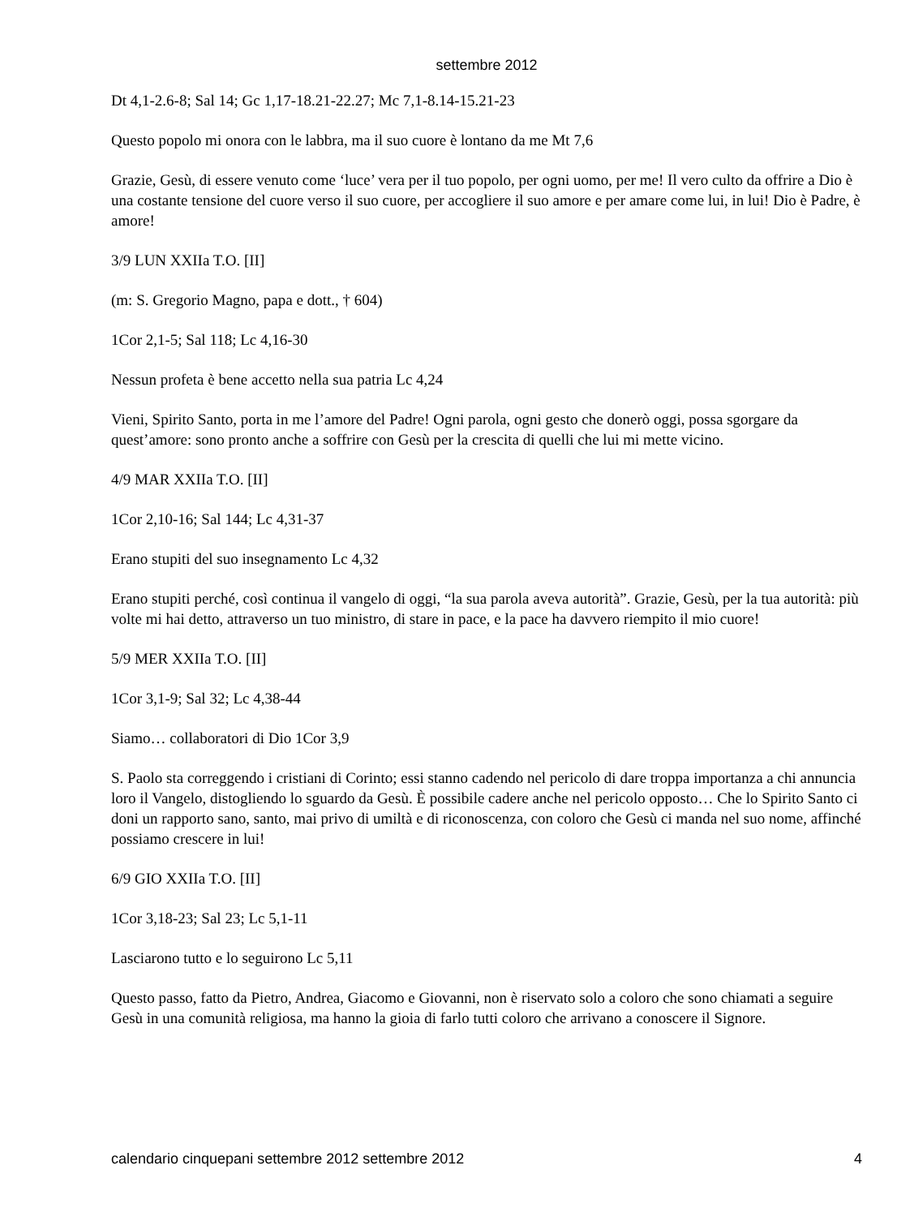settembre 2012
Dt 4,1-2.6-8; Sal 14; Gc 1,17-18.21-22.27; Mc 7,1-8.14-15.21-23
Questo popolo mi onora con le labbra, ma il suo cuore è lontano da me Mt 7,6
Grazie, Gesù, di essere venuto come ‘luce’ vera per il tuo popolo, per ogni uomo, per me! Il vero culto da offrire a Dio è una costante tensione del cuore verso il suo cuore, per accogliere il suo amore e per amare come lui, in lui! Dio è Padre, è amore!
3/9 LUN XXIIa T.O. [II]
(m: S. Gregorio Magno, papa e dott., † 604)
1Cor 2,1-5; Sal 118; Lc 4,16-30
Nessun profeta è bene accetto nella sua patria Lc 4,24
Vieni, Spirito Santo, porta in me l’amore del Padre! Ogni parola, ogni gesto che donerò oggi, possa sgorgare da quest’amore: sono pronto anche a soffrire con Gesù per la crescita di quelli che lui mi mette vicino.
4/9 MAR XXIIa T.O. [II]
1Cor 2,10-16; Sal 144; Lc 4,31-37
Erano stupiti del suo insegnamento Lc 4,32
Erano stupiti perché, così continua il vangelo di oggi, “la sua parola aveva autorità”. Grazie, Gesù, per la tua autorità: più volte mi hai detto, attraverso un tuo ministro, di stare in pace, e la pace ha davvero riempito il mio cuore!
5/9 MER XXIIa T.O. [II]
1Cor 3,1-9; Sal 32; Lc 4,38-44
Siamo… collaboratori di Dio 1Cor 3,9
S. Paolo sta correggendo i cristiani di Corinto; essi stanno cadendo nel pericolo di dare troppa importanza a chi annuncia loro il Vangelo, distogliendo lo sguardo da Gesù. È possibile cadere anche nel pericolo opposto… Che lo Spirito Santo ci doni un rapporto sano, santo, mai privo di umiltà e di riconoscenza, con coloro che Gesù ci manda nel suo nome, affinché possiamo crescere in lui!
6/9 GIO XXIIa T.O. [II]
1Cor 3,18-23; Sal 23; Lc 5,1-11
Lasciarono tutto e lo seguirono Lc 5,11
Questo passo, fatto da Pietro, Andrea, Giacomo e Giovanni, non è riservato solo a coloro che sono chiamati a seguire Gesù in una comunità religiosa, ma hanno la gioia di farlo tutti coloro che arrivano a conoscere il Signore.
calendario cinquepani settembre 2012 settembre 2012 4